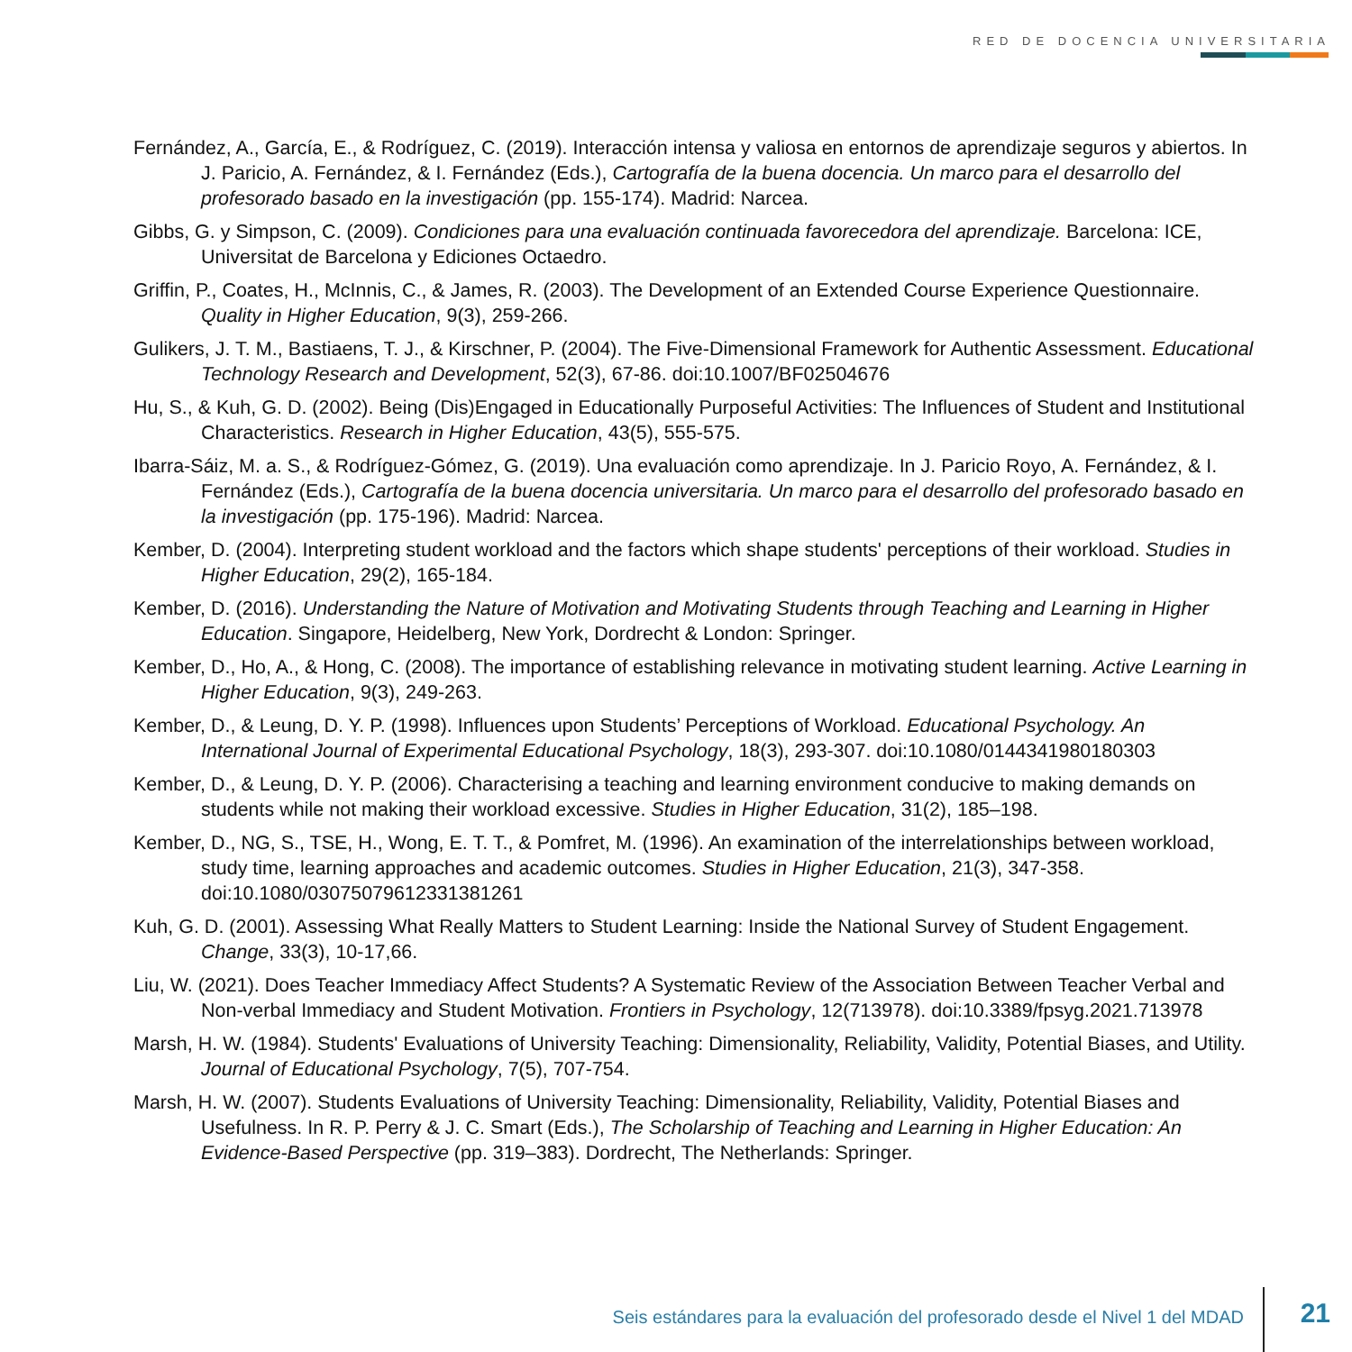RED DE DOCENCIA UNIVERSITARIA
Fernández, A., García, E., & Rodríguez, C. (2019). Interacción intensa y valiosa en entornos de aprendizaje seguros y abiertos. In J. Paricio, A. Fernández, & I. Fernández (Eds.), Cartografía de la buena docencia. Un marco para el desarrollo del profesorado basado en la investigación (pp. 155-174). Madrid: Narcea.
Gibbs, G. y Simpson, C. (2009). Condiciones para una evaluación continuada favorecedora del aprendizaje. Barcelona: ICE, Universitat de Barcelona y Ediciones Octaedro.
Griffin, P., Coates, H., McInnis, C., & James, R. (2003). The Development of an Extended Course Experience Questionnaire. Quality in Higher Education, 9(3), 259-266.
Gulikers, J. T. M., Bastiaens, T. J., & Kirschner, P. (2004). The Five-Dimensional Framework for Authentic Assessment. Educational Technology Research and Development, 52(3), 67-86. doi:10.1007/BF02504676
Hu, S., & Kuh, G. D. (2002). Being (Dis)Engaged in Educationally Purposeful Activities: The Influences of Student and Institutional Characteristics. Research in Higher Education, 43(5), 555-575.
Ibarra-Sáiz, M. a. S., & Rodríguez-Gómez, G. (2019). Una evaluación como aprendizaje. In J. Paricio Royo, A. Fernández, & I. Fernández (Eds.), Cartografía de la buena docencia universitaria. Un marco para el desarrollo del profesorado basado en la investigación (pp. 175-196). Madrid: Narcea.
Kember, D. (2004). Interpreting student workload and the factors which shape students' perceptions of their workload. Studies in Higher Education, 29(2), 165-184.
Kember, D. (2016). Understanding the Nature of Motivation and Motivating Students through Teaching and Learning in Higher Education. Singapore, Heidelberg, New York, Dordrecht & London: Springer.
Kember, D., Ho, A., & Hong, C. (2008). The importance of establishing relevance in motivating student learning. Active Learning in Higher Education, 9(3), 249-263.
Kember, D., & Leung, D. Y. P. (1998). Influences upon Students’ Perceptions of Workload. Educational Psychology. An International Journal of Experimental Educational Psychology, 18(3), 293-307. doi:10.1080/0144341980180303
Kember, D., & Leung, D. Y. P. (2006). Characterising a teaching and learning environment conducive to making demands on students while not making their workload excessive. Studies in Higher Education, 31(2), 185–198.
Kember, D., NG, S., TSE, H., Wong, E. T. T., & Pomfret, M. (1996). An examination of the interrelationships between workload, study time, learning approaches and academic outcomes. Studies in Higher Education, 21(3), 347-358. doi:10.1080/03075079612331381261
Kuh, G. D. (2001). Assessing What Really Matters to Student Learning: Inside the National Survey of Student Engagement. Change, 33(3), 10-17,66.
Liu, W. (2021). Does Teacher Immediacy Affect Students? A Systematic Review of the Association Between Teacher Verbal and Non-verbal Immediacy and Student Motivation. Frontiers in Psychology, 12(713978). doi:10.3389/fpsyg.2021.713978
Marsh, H. W. (1984). Students' Evaluations of University Teaching: Dimensionality, Reliability, Validity, Potential Biases, and Utility. Journal of Educational Psychology, 7(5), 707-754.
Marsh, H. W. (2007). Students Evaluations of University Teaching: Dimensionality, Reliability, Validity, Potential Biases and Usefulness. In R. P. Perry & J. C. Smart (Eds.), The Scholarship of Teaching and Learning in Higher Education: An Evidence-Based Perspective (pp. 319–383). Dordrecht, The Netherlands: Springer.
Seis estándares para la evaluación del profesorado desde el Nivel 1 del MDAD
21